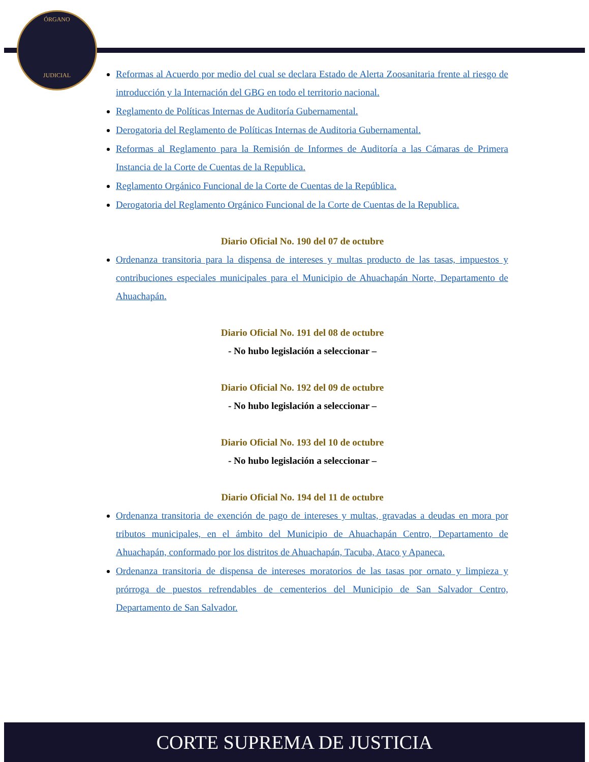ÓRGANO
JUDICIAL
Reformas al Acuerdo por medio del cual se declara Estado de Alerta Zoosanitaria frente al riesgo de introducción y la Internación del GBG en todo el territorio nacional.
Reglamento de Políticas Internas de Auditoría Gubernamental.
Derogatoria del Reglamento de Políticas Internas de Auditoria Gubernamental.
Reformas al Reglamento para la Remisión de Informes de Auditoría a las Cámaras de Primera Instancia de la Corte de Cuentas de la Republica.
Reglamento Orgánico Funcional de la Corte de Cuentas de la República.
Derogatoria del Reglamento Orgánico Funcional de la Corte de Cuentas de la Republica.
Diario Oficial No. 190 del 07 de octubre
Ordenanza transitoria para la dispensa de intereses y multas producto de las tasas, impuestos y contribuciones especiales municipales para el Municipio de Ahuachapán Norte, Departamento de Ahuachapán.
Diario Oficial No. 191 del 08 de octubre
- No hubo legislación a seleccionar –
Diario Oficial No. 192 del 09 de octubre
- No hubo legislación a seleccionar –
Diario Oficial No. 193 del 10 de octubre
- No hubo legislación a seleccionar –
Diario Oficial No. 194 del 11 de octubre
Ordenanza transitoria de exención de pago de intereses y multas, gravadas a deudas en mora por tributos municipales, en el ámbito del Municipio de Ahuachapán Centro, Departamento de Ahuachapán, conformado por los distritos de Ahuachapán, Tacuba, Ataco y Apaneca.
Ordenanza transitoria de dispensa de intereses moratorios de las tasas por ornato y limpieza y prórroga de puestos refrendables de cementerios del Municipio de San Salvador Centro, Departamento de San Salvador.
CORTE SUPREMA DE JUSTICIA